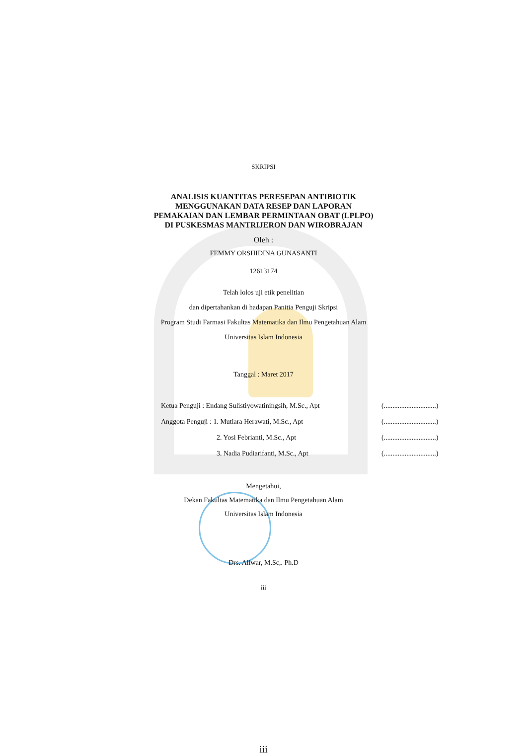SKRIPSI
ANALISIS KUANTITAS PERESEPAN ANTIBIOTIK
MENGGUNAKAN DATA RESEP DAN LAPORAN
PEMAKAIAN DAN LEMBAR PERMINTAAN OBAT (LPLPO)
DI PUSKESMAS MANTRIJERON DAN WIROBRAJAN
Oleh :
FEMMY ORSHIDINA GUNASANTI
12613174
Telah lolos uji etik penelitian
dan dipertahankan di hadapan Panitia Penguji Skripsi
Program Studi Farmasi Fakultas Matematika dan Ilmu Pengetahuan Alam
Universitas Islam Indonesia
Tanggal : Maret 2017
Ketua Penguji : Endang Sulistiyowatiningsih, M.Sc., Apt (..............................)
Anggota Penguji : 1. Mutiara Herawati, M.Sc., Apt (..............................)
2. Yosi Febrianti, M.Sc., Apt (..............................)
3. Nadia Pudiarifanti, M.Sc., Apt (..............................)
Mengetahui,
Dekan Fakultas Matematika dan Ilmu Pengetahuan Alam
Universitas Islam Indonesia
Drs. Allwar, M.Sc,. Ph.D
iii
iii